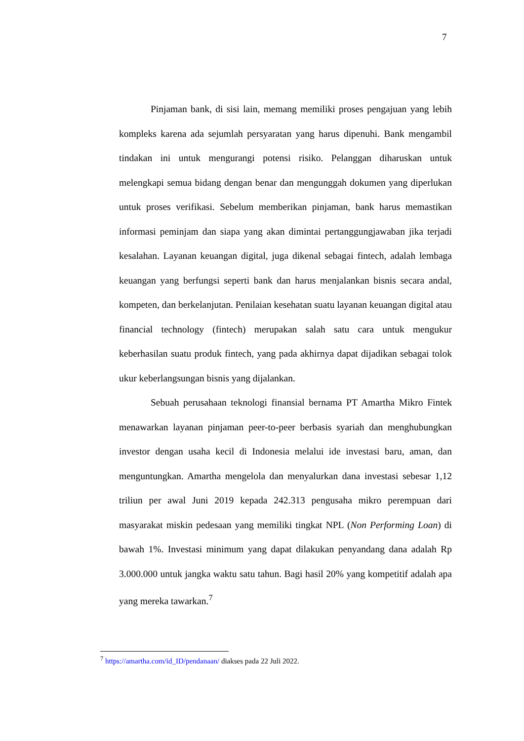7
Pinjaman bank, di sisi lain, memang memiliki proses pengajuan yang lebih kompleks karena ada sejumlah persyaratan yang harus dipenuhi. Bank mengambil tindakan ini untuk mengurangi potensi risiko. Pelanggan diharuskan untuk melengkapi semua bidang dengan benar dan mengunggah dokumen yang diperlukan untuk proses verifikasi. Sebelum memberikan pinjaman, bank harus memastikan informasi peminjam dan siapa yang akan dimintai pertanggungjawaban jika terjadi kesalahan. Layanan keuangan digital, juga dikenal sebagai fintech, adalah lembaga keuangan yang berfungsi seperti bank dan harus menjalankan bisnis secara andal, kompeten, dan berkelanjutan. Penilaian kesehatan suatu layanan keuangan digital atau financial technology (fintech) merupakan salah satu cara untuk mengukur keberhasilan suatu produk fintech, yang pada akhirnya dapat dijadikan sebagai tolok ukur keberlangsungan bisnis yang dijalankan.
Sebuah perusahaan teknologi finansial bernama PT Amartha Mikro Fintek menawarkan layanan pinjaman peer-to-peer berbasis syariah dan menghubungkan investor dengan usaha kecil di Indonesia melalui ide investasi baru, aman, dan menguntungkan. Amartha mengelola dan menyalurkan dana investasi sebesar 1,12 triliun per awal Juni 2019 kepada 242.313 pengusaha mikro perempuan dari masyarakat miskin pedesaan yang memiliki tingkat NPL (Non Performing Loan) di bawah 1%. Investasi minimum yang dapat dilakukan penyandang dana adalah Rp 3.000.000 untuk jangka waktu satu tahun. Bagi hasil 20% yang kompetitif adalah apa yang mereka tawarkan.<sup>7</sup>
<sup>7</sup> https://amartha.com/id_ID/pendanaan/ diakses pada 22 Juli 2022.